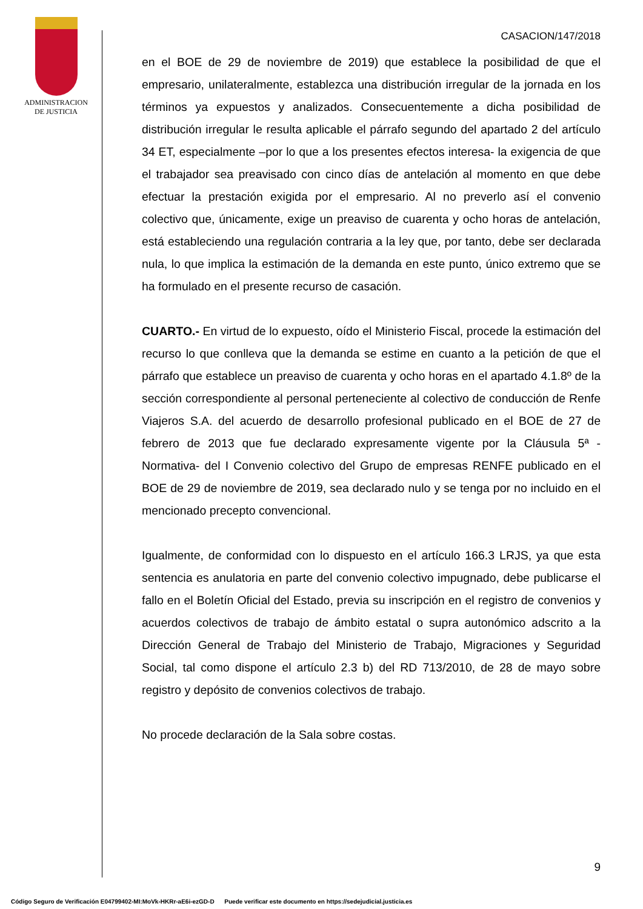ADMINISTRACION
DE JUSTICIA
CASACION/147/2018
en el BOE de 29 de noviembre de 2019) que establece la posibilidad de que el empresario, unilateralmente, establezca una distribución irregular de la jornada en los términos ya expuestos y analizados. Consecuentemente a dicha posibilidad de distribución irregular le resulta aplicable el párrafo segundo del apartado 2 del artículo 34 ET, especialmente –por lo que a los presentes efectos interesa- la exigencia de que el trabajador sea preavisado con cinco días de antelación al momento en que debe efectuar la prestación exigida por el empresario. Al no preverlo así el convenio colectivo que, únicamente, exige un preaviso de cuarenta y ocho horas de antelación, está estableciendo una regulación contraria a la ley que, por tanto, debe ser declarada nula, lo que implica la estimación de la demanda en este punto, único extremo que se ha formulado en el presente recurso de casación.
CUARTO.- En virtud de lo expuesto, oído el Ministerio Fiscal, procede la estimación del recurso lo que conlleva que la demanda se estime en cuanto a la petición de que el párrafo que establece un preaviso de cuarenta y ocho horas en el apartado 4.1.8º de la sección correspondiente al personal perteneciente al colectivo de conducción de Renfe Viajeros S.A. del acuerdo de desarrollo profesional publicado en el BOE de 27 de febrero de 2013 que fue declarado expresamente vigente por la Cláusula 5ª -Normativa- del I Convenio colectivo del Grupo de empresas RENFE publicado en el BOE de 29 de noviembre de 2019, sea declarado nulo y se tenga por no incluido en el mencionado precepto convencional.
Igualmente, de conformidad con lo dispuesto en el artículo 166.3 LRJS, ya que esta sentencia es anulatoria en parte del convenio colectivo impugnado, debe publicarse el fallo en el Boletín Oficial del Estado, previa su inscripción en el registro de convenios y acuerdos colectivos de trabajo de ámbito estatal o supra autonómico adscrito a la Dirección General de Trabajo del Ministerio de Trabajo, Migraciones y Seguridad Social, tal como dispone el artículo 2.3 b) del RD 713/2010, de 28 de mayo sobre registro y depósito de convenios colectivos de trabajo.
No procede declaración de la Sala sobre costas.
9
Código Seguro de Verificación E04799402-MI:MoVk-HKRr-aE6i-ezGD-D Puede verificar este documento en https://sedejudicial.justicia.es